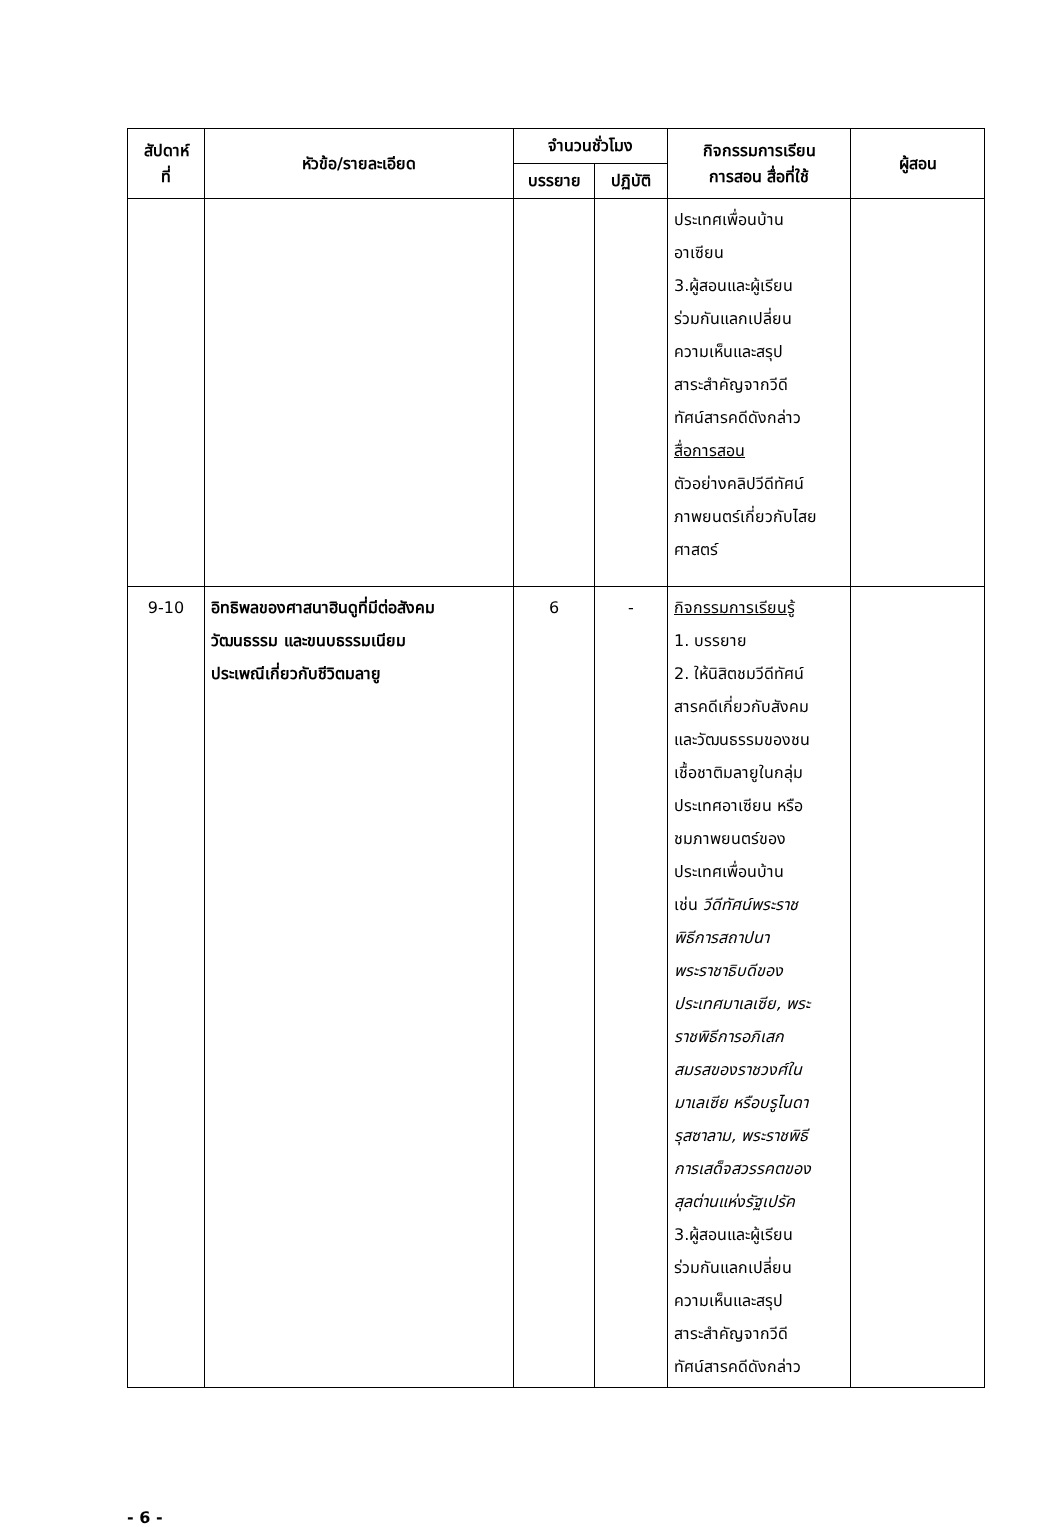| สัปดาห์ ที่ | หัวข้อ/รายละเอียด | จำนวนชั่วโมง | | กิจกรรมการเรียน การสอน สื่อที่ใช้ | ผู้สอน |
| --- | --- | --- | --- | --- | --- |
| | | บรรยาย | ปฏิบัติ | | |
| | | | | ประเทศเพื่อนบ้าน อาเซียน 3.ผู้สอนและผู้เรียน ร่วมกันแลกเปลี่ยน ความเห็นและสรุป สาระสำคัญจากวีดี ทัศน์สารคดีดังกล่าว สื่อการสอน ตัวอย่างคลิปวีดีทัศน์ ภาพยนตร์เกี่ยวกับไสย ศาสตร์ | |
| 9-10 | อิทธิพลของศาสนาฮินดูที่มีต่อสังคม วัฒนธรรม และขนบธรรมเนียม ประเพณีเกี่ยวกับชีวิตมลายู | 6 | - | กิจกรรมการเรียนรู้ 1. บรรยาย 2. ให้นิสิตชมวีดีทัศน์ สารคดีเกี่ยวกับสังคม และวัฒนธรรมของชน เชื้อชาติมลายูในกลุ่ม ประเทศอาเซียน หรือ ชมภาพยนตร์ของ ประเทศเพื่อนบ้าน เช่น วีดีทัศน์พระราช พิธีการสถาปนา พระราชาธิบดีของ ประเทศมาเลเซีย, พระ ราชพิธีการอภิเสก สมรสของราชวงศ์ใน มาเลเซีย หรือบรูไนดา รุสซาลาม, พระราชพิธี การเสด็จสวรรคตของ สุลต่านแห่งรัฐเปรัค 3.ผู้สอนและผู้เรียน ร่วมกันแลกเปลี่ยน ความเห็นและสรุป สาระสำคัญจากวีดี ทัศน์สารคดีดังกล่าว | |
- 6 -